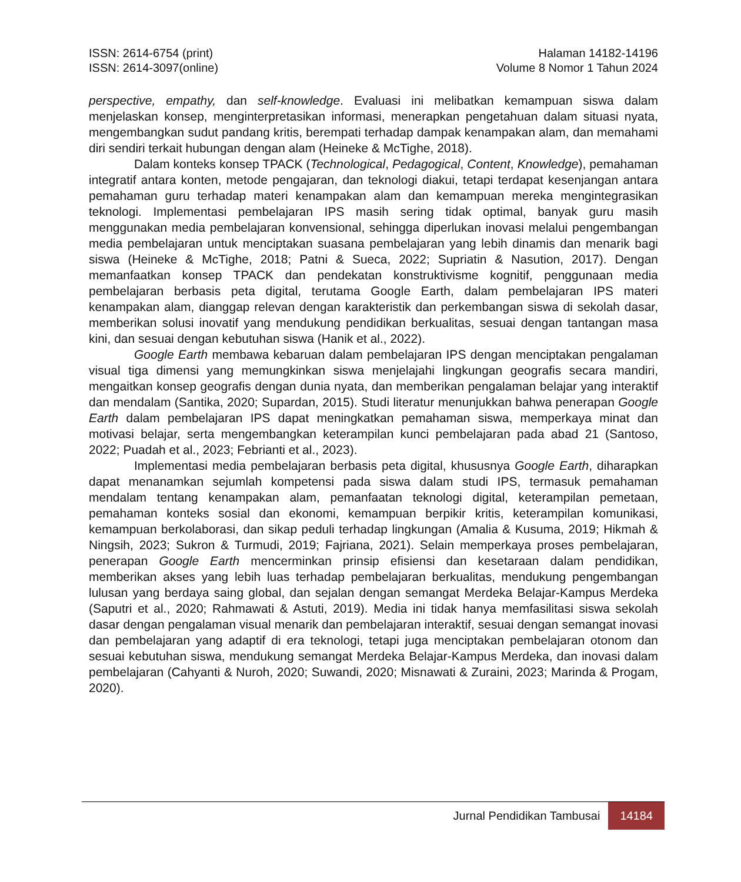ISSN: 2614-6754 (print)
ISSN: 2614-3097(online)
Halaman 14182-14196
Volume 8 Nomor 1 Tahun 2024
perspective, empathy, dan self-knowledge. Evaluasi ini melibatkan kemampuan siswa dalam menjelaskan konsep, menginterpretasikan informasi, menerapkan pengetahuan dalam situasi nyata, mengembangkan sudut pandang kritis, berempati terhadap dampak kenampakan alam, dan memahami diri sendiri terkait hubungan dengan alam (Heineke & McTighe, 2018).
Dalam konteks konsep TPACK (Technological, Pedagogical, Content, Knowledge), pemahaman integratif antara konten, metode pengajaran, dan teknologi diakui, tetapi terdapat kesenjangan antara pemahaman guru terhadap materi kenampakan alam dan kemampuan mereka mengintegrasikan teknologi. Implementasi pembelajaran IPS masih sering tidak optimal, banyak guru masih menggunakan media pembelajaran konvensional, sehingga diperlukan inovasi melalui pengembangan media pembelajaran untuk menciptakan suasana pembelajaran yang lebih dinamis dan menarik bagi siswa (Heineke & McTighe, 2018; Patni & Sueca, 2022; Supriatin & Nasution, 2017). Dengan memanfaatkan konsep TPACK dan pendekatan konstruktivisme kognitif, penggunaan media pembelajaran berbasis peta digital, terutama Google Earth, dalam pembelajaran IPS materi kenampakan alam, dianggap relevan dengan karakteristik dan perkembangan siswa di sekolah dasar, memberikan solusi inovatif yang mendukung pendidikan berkualitas, sesuai dengan tantangan masa kini, dan sesuai dengan kebutuhan siswa (Hanik et al., 2022).
Google Earth membawa kebaruan dalam pembelajaran IPS dengan menciptakan pengalaman visual tiga dimensi yang memungkinkan siswa menjelajahi lingkungan geografis secara mandiri, mengaitkan konsep geografis dengan dunia nyata, dan memberikan pengalaman belajar yang interaktif dan mendalam (Santika, 2020; Supardan, 2015). Studi literatur menunjukkan bahwa penerapan Google Earth dalam pembelajaran IPS dapat meningkatkan pemahaman siswa, memperkaya minat dan motivasi belajar, serta mengembangkan keterampilan kunci pembelajaran pada abad 21 (Santoso, 2022; Puadah et al., 2023; Febrianti et al., 2023).
Implementasi media pembelajaran berbasis peta digital, khususnya Google Earth, diharapkan dapat menanamkan sejumlah kompetensi pada siswa dalam studi IPS, termasuk pemahaman mendalam tentang kenampakan alam, pemanfaatan teknologi digital, keterampilan pemetaan, pemahaman konteks sosial dan ekonomi, kemampuan berpikir kritis, keterampilan komunikasi, kemampuan berkolaborasi, dan sikap peduli terhadap lingkungan (Amalia & Kusuma, 2019; Hikmah & Ningsih, 2023; Sukron & Turmudi, 2019; Fajriana, 2021). Selain memperkaya proses pembelajaran, penerapan Google Earth mencerminkan prinsip efisiensi dan kesetaraan dalam pendidikan, memberikan akses yang lebih luas terhadap pembelajaran berkualitas, mendukung pengembangan lulusan yang berdaya saing global, dan sejalan dengan semangat Merdeka Belajar-Kampus Merdeka (Saputri et al., 2020; Rahmawati & Astuti, 2019). Media ini tidak hanya memfasilitasi siswa sekolah dasar dengan pengalaman visual menarik dan pembelajaran interaktif, sesuai dengan semangat inovasi dan pembelajaran yang adaptif di era teknologi, tetapi juga menciptakan pembelajaran otonom dan sesuai kebutuhan siswa, mendukung semangat Merdeka Belajar-Kampus Merdeka, dan inovasi dalam pembelajaran (Cahyanti & Nuroh, 2020; Suwandi, 2020; Misnawati & Zuraini, 2023; Marinda & Progam, 2020).
Jurnal Pendidikan Tambusai 14184